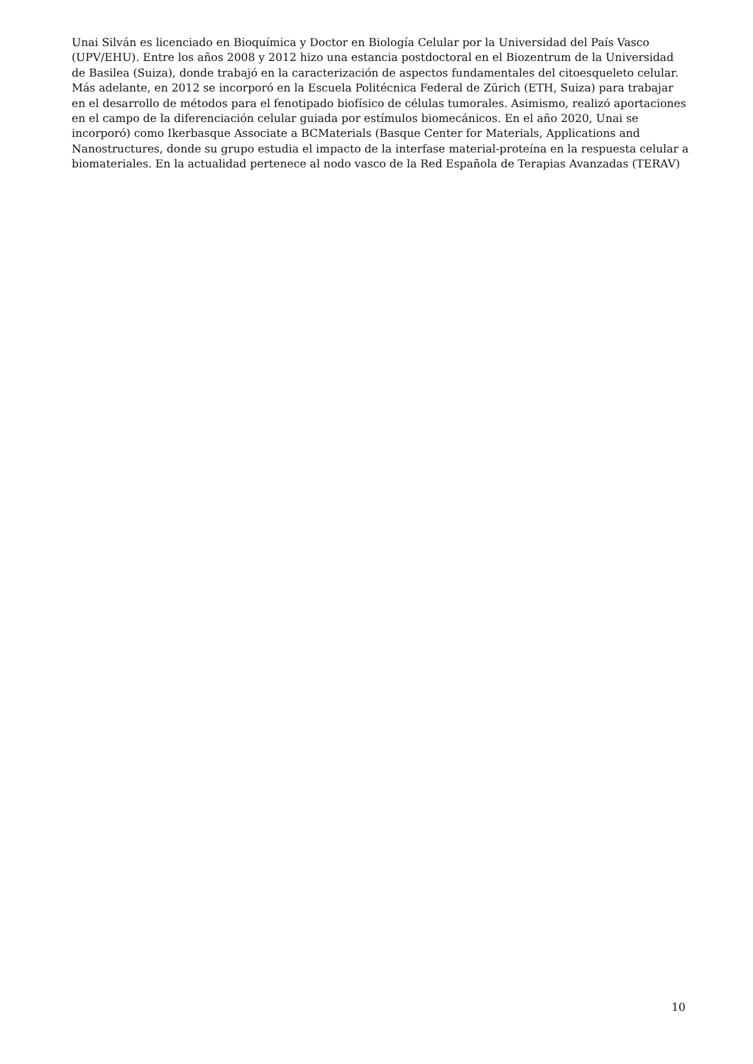Unai Silván es licenciado en Bioquímica y Doctor en Biología Celular por la Universidad del País Vasco (UPV/EHU). Entre los años 2008 y 2012 hizo una estancia postdoctoral en el Biozentrum de la Universidad de Basilea (Suiza), donde trabajó en la caracterización de aspectos fundamentales del citoesqueleto celular. Más adelante, en 2012 se incorporó en la Escuela Politécnica Federal de Zürich (ETH, Suiza) para trabajar en el desarrollo de métodos para el fenotipado biofísico de células tumorales. Asimismo, realizó aportaciones en el campo de la diferenciación celular guiada por estímulos biomecánicos. En el año 2020, Unai se incorporó) como Ikerbasque Associate a BCMaterials (Basque Center for Materials, Applications and Nanostructures, donde su grupo estudia el impacto de la interfase material-proteína en la respuesta celular a biomateriales. En la actualidad pertenece al nodo vasco de la Red Española de Terapias Avanzadas (TERAV)
10